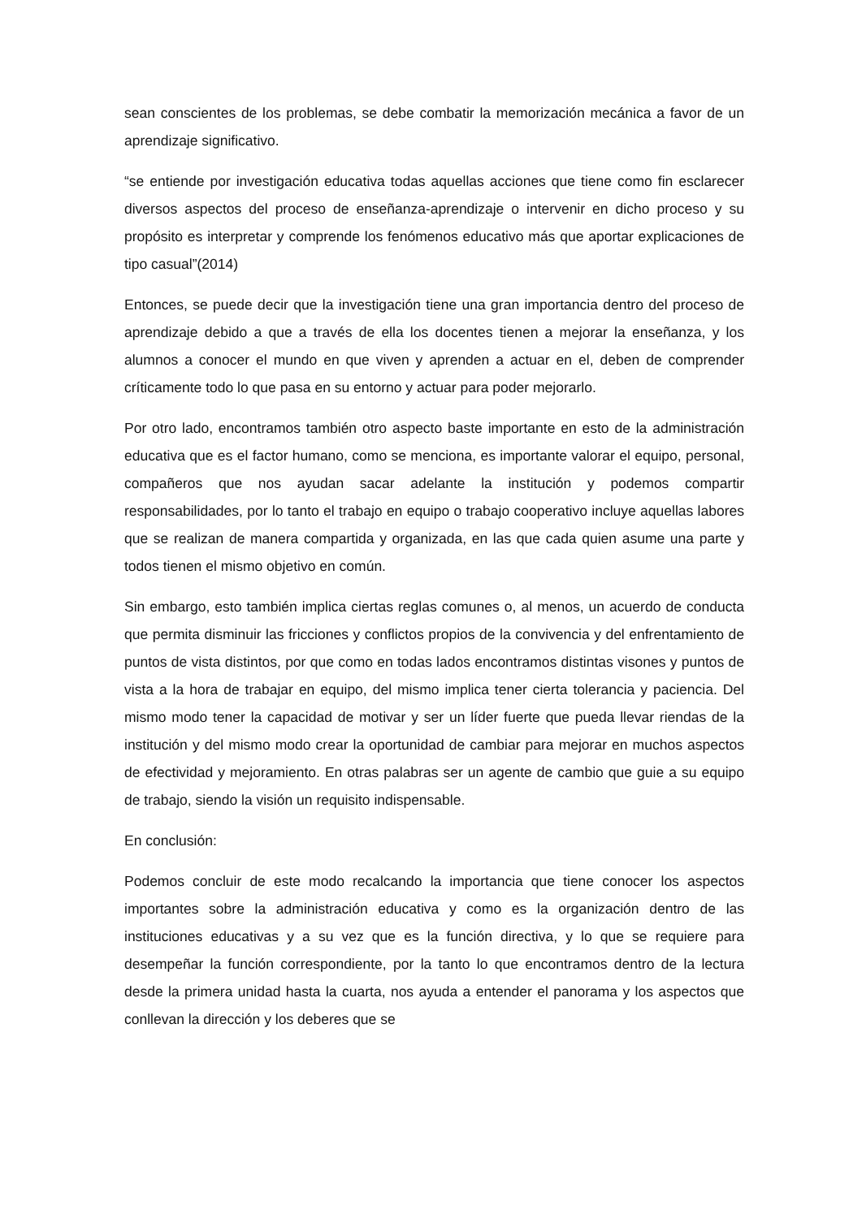sean conscientes de los problemas, se debe combatir la memorización mecánica a favor de un aprendizaje significativo.
“se entiende por investigación educativa todas aquellas acciones que tiene como fin esclarecer diversos aspectos del proceso de enseñanza-aprendizaje o intervenir en dicho proceso y su propósito es interpretar y comprende los fenómenos educativo más que aportar explicaciones de tipo casual”(2014)
Entonces, se puede decir que la investigación tiene una gran importancia dentro del proceso de aprendizaje debido a que a través de ella los docentes tienen a mejorar la enseñanza, y los alumnos a conocer el mundo en que viven y aprenden a actuar en el, deben de comprender críticamente todo lo que pasa en su entorno y actuar para poder mejorarlo.
Por otro lado, encontramos también otro aspecto baste importante en esto de la administración educativa que es el factor humano, como se menciona, es importante valorar el equipo, personal, compañeros que nos ayudan sacar adelante la institución y podemos compartir responsabilidades, por lo tanto el trabajo en equipo o trabajo cooperativo incluye aquellas labores que se realizan de manera compartida y organizada, en las que cada quien asume una parte y todos tienen el mismo objetivo en común.
Sin embargo, esto también implica ciertas reglas comunes o, al menos, un acuerdo de conducta que permita disminuir las fricciones y conflictos propios de la convivencia y del enfrentamiento de puntos de vista distintos, por que como en todas lados encontramos distintas visones y puntos de vista a la hora de trabajar en equipo, del mismo implica tener cierta tolerancia y paciencia. Del mismo modo tener la capacidad de motivar y ser un líder fuerte que pueda llevar riendas de la institución y del mismo modo crear la oportunidad de cambiar para mejorar en muchos aspectos de efectividad y mejoramiento. En otras palabras ser un agente de cambio que guie a su equipo de trabajo, siendo la visión un requisito indispensable.
En conclusión:
Podemos concluir de este modo recalcando la importancia que tiene conocer los aspectos importantes sobre la administración educativa y como es la organización dentro de las instituciones educativas y a su vez que es la función directiva, y lo que se requiere para desempeñar la función correspondiente, por la tanto lo que encontramos dentro de la lectura desde la primera unidad hasta la cuarta, nos ayuda a entender el panorama y los aspectos que conllevan la dirección y los deberes que se